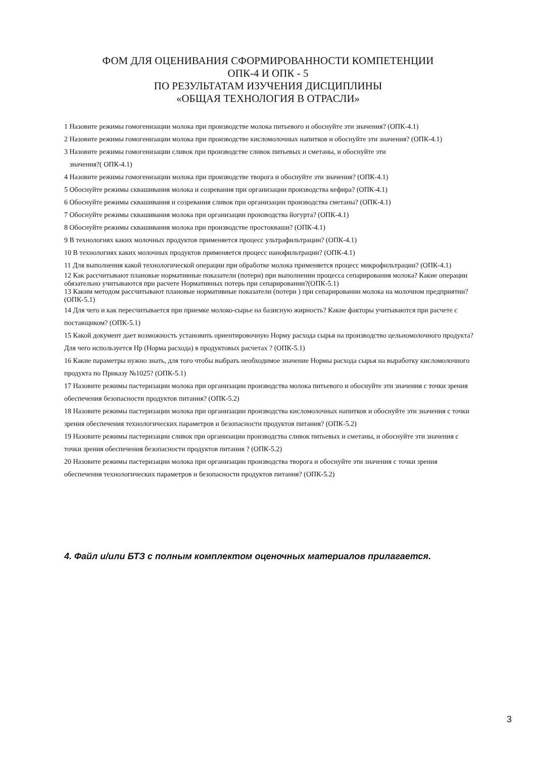ФОМ ДЛЯ ОЦЕНИВАНИЯ СФОРМИРОВАННОСТИ КОМПЕТЕНЦИИ
ОПК-4 И ОПК - 5
ПО РЕЗУЛЬТАТАМ ИЗУЧЕНИЯ ДИСЦИПЛИНЫ
«ОБЩАЯ ТЕХНОЛОГИЯ В ОТРАСЛИ»
1 Назовите режимы гомогенизации молока при производстве молока питьевого и обоснуйте эти значения? (ОПК-4.1)
2 Назовите режимы гомогенизации молока при производстве кисломолочных напитков и обоснуйте эти значения? (ОПК-4.1)
3 Назовите режимы гомогенизации сливок при производстве сливок питьевых и сметаны, и обоснуйте эти
значения?( ОПК-4.1)
4 Назовите режимы гомогенизации молока при производстве творога и обоснуйте эти значения? (ОПК-4.1)
5 Обоснуйте режимы сквашивания молока и созревания при организации производства кефира? (ОПК-4.1)
6 Обоснуйте режимы сквашивания и созревания сливок при организации производства сметаны? (ОПК-4.1)
7 Обоснуйте режимы сквашивания молока при организации производства йогурта? (ОПК-4.1)
8 Обоснуйте режимы сквашивания молока при производстве простокваши? (ОПК-4.1)
9 В технологиях каких молочных продуктов применяется процесс ультрафильтрации? (ОПК-4.1)
10 В технологиях каких молочных продуктов применяется процесс нанофильтрации? (ОПК-4.1)
11 Для выполнения какой технологической операции при обработке молока применяется процесс микрофильтрации? (ОПК-4.1)
12 Как рассчитывают плановые нормативные показатели (потери) при выполнении процесса сепарирования молока? Какие операции обязательно учитываются при расчете Нормативных потерь при сепарировании?(ОПК-5.1)
13 Каким методом рассчитывают плановые нормативные показатели (потери ) при сепарировании молока на молочном предприятии? (ОПК-5.1)
14 Для чего и как пересчитывается при приемке молоко-сырье на базисную жирность? Какие факторы учитываются при расчете с поставщиком? (ОПК-5.1)
15 Какой документ дает возможность установить ориентировочную Норму расхода сырья на производство цельномолочного продукта? Для чего используется Нр (Норма расхода) в продуктовых расчетах ? (ОПК-5.1)
16 Какие параметры нужно знать, для того чтобы выбрать необходимое значение Нормы расхода сырья на выработку кисломолочного продукта по Приказу №1025? (ОПК-5.1)
17 Назовите режимы пастеризации молока при организации производства молока питьевого и обоснуйте эти значения с точки зрения обеспечения безопасности продуктов питания? (ОПК-5.2)
18 Назовите режимы пастеризации молока при организации производства кисломолочных напитков и обоснуйте эти значения с точки зрения обеспечения технологических параметров и безопасности продуктов питания? (ОПК-5.2)
19 Назовите режимы пастеризации сливок при организации производства сливок питьевых и сметаны, и обоснуйте эти значения с точки зрения обеспечения безопасности продуктов питания ? (ОПК-5.2)
20 Назовите режимы пастеризации молока при организации производства творога и обоснуйте эти значения с точки зрения обеспечения технологических параметров и безопасности продуктов питания? (ОПК-5.2)
4. Файл и/или БТЗ с полным комплектом оценочных материалов прилагается.
3